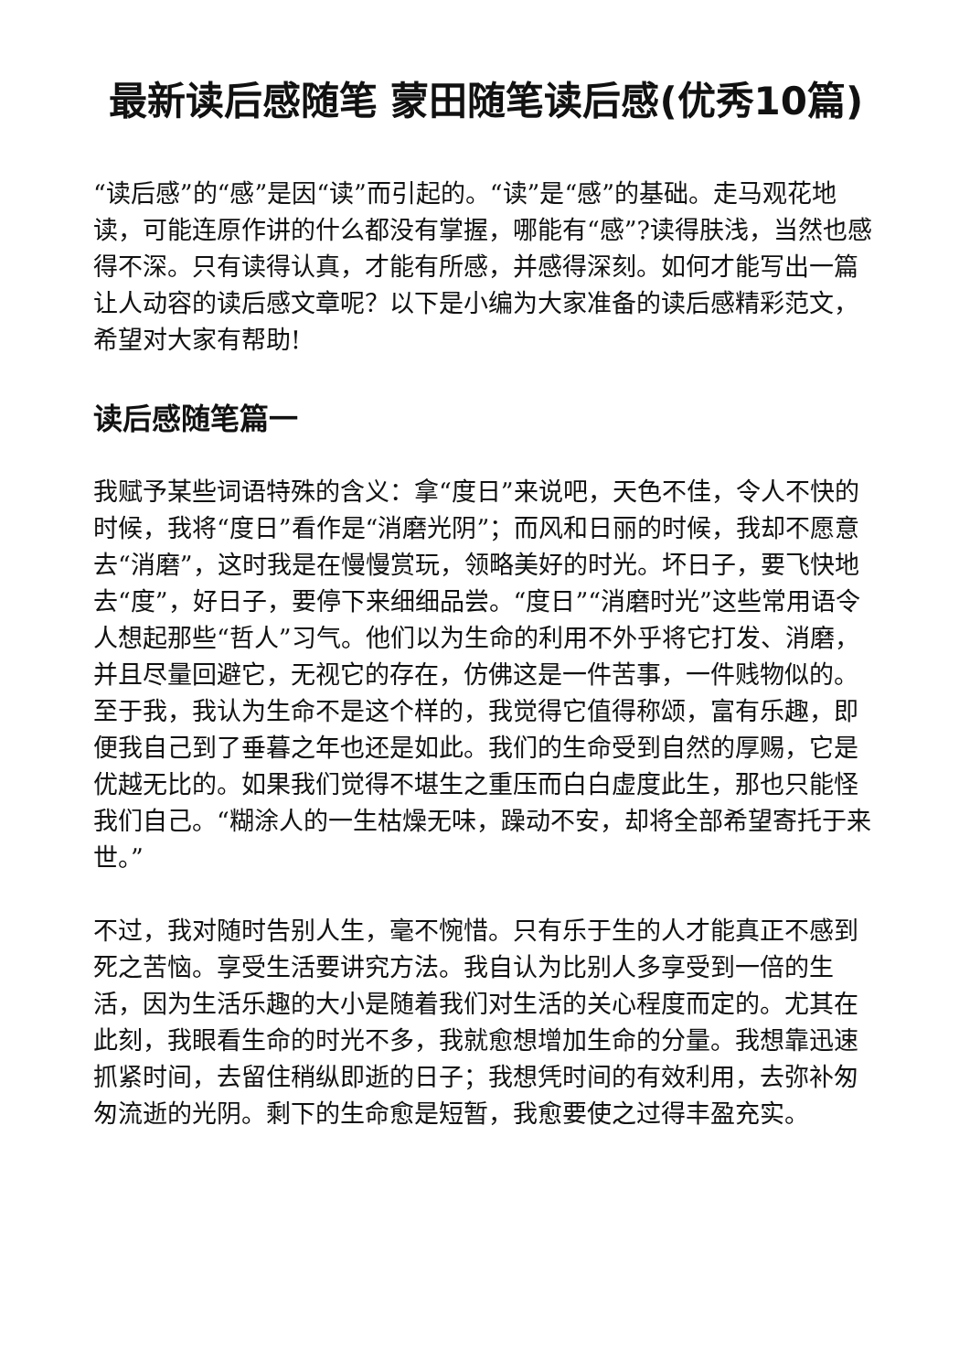最新读后感随笔 蒙田随笔读后感(优秀10篇)
“读后感”的“感”是因“读”而引起的。“读”是“感”的基础。走马观花地读，可能连原作讲的什么都没有掌握，哪能有“感”?读得肤浅，当然也感得不深。只有读得认真，才能有所感，并感得深刻。如何才能写出一篇让人动容的读后感文章呢？以下是小编为大家准备的读后感精彩范文，希望对大家有帮助!
读后感随笔篇一
我赋予某些词语特殊的含义：拿“度日”来说吧，天色不佳，令人不快的时候，我将“度日”看作是“消磨光阴”；而风和日丽的时候，我却不愿意去“消磨”，这时我是在慢慢赏玩，领略美好的时光。坏日子，要飞快地去“度”，好日子，要停下来细细品尝。“度日”“消磨时光”这些常用语令人想起那些“哲人”习气。他们以为生命的利用不外乎将它打发、消磨，并且尽量回避它，无视它的存在，仿佛这是一件苦事，一件贱物似的。至于我，我认为生命不是这个样的，我觉得它值得称颂，富有乐趣，即便我自己到了垂暮之年也还是如此。我们的生命受到自然的厚赐，它是优越无比的。如果我们觉得不堪生之重压而白白虚度此生，那也只能怪我们自己。“糊涂人的一生枯燥无味，躁动不安，却将全部希望寄托于来世。”
不过，我对随时告别人生，毫不惋惜。只有乐于生的人才能真正不感到死之苦恼。享受生活要讲究方法。我自认为比别人多享受到一倍的生活，因为生活乐趣的大小是随着我们对生活的关心程度而定的。尤其在此刻，我眼看生命的时光不多，我就愈想增加生命的分量。我想靠迅速抓紧时间，去留住稍纵即逝的日子；我想凭时间的有效利用，去弥补匆匆流逝的光阴。剩下的生命愈是短暂，我愈要使之过得丰盈充实。